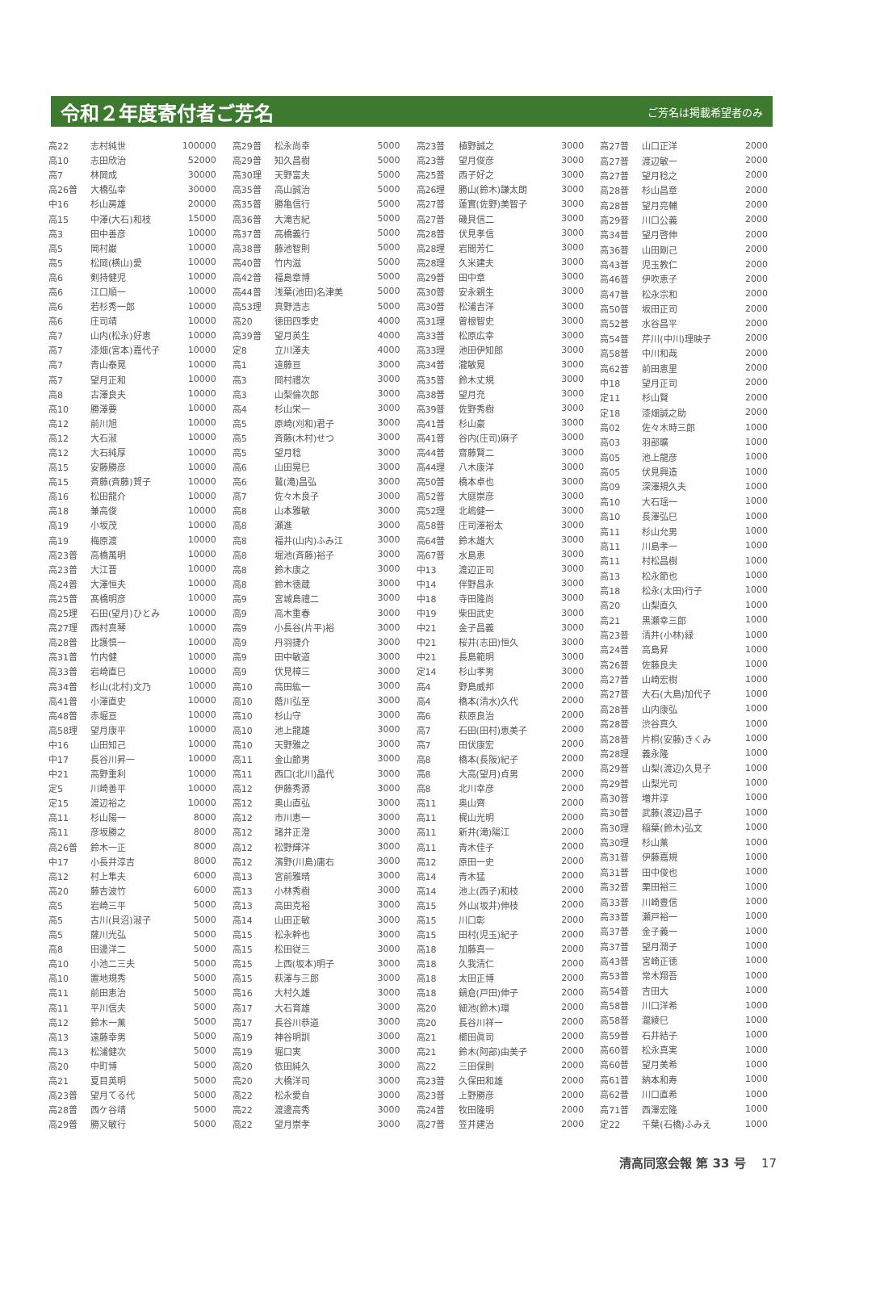令和２年度寄付者ご芳名
ご芳名は掲載希望者のみ
| 高22 | 志村純世 | 100000 |
| 高10 | 志田欣治 | 52000 |
| 高7 | 林岡成 | 30000 |
| 高26普 | 大橋弘幸 | 30000 |
| 中16 | 杉山房雄 | 20000 |
| 高15 | 中澤(大石)和枝 | 15000 |
| 高3 | 田中善彦 | 10000 |
| 高5 | 岡村巌 | 10000 |
| 高5 | 松岡(横山)愛 | 10000 |
| 高6 | 剣持健児 | 10000 |
| 高6 | 江口順一 | 10000 |
| 高6 | 若杉秀一郎 | 10000 |
| 高6 | 庄司靖 | 10000 |
| 高7 | 山内(松永)好恵 | 10000 |
| 高7 | 漆畑(宮本)嘉代子 | 10000 |
| 高7 | 青山泰晃 | 10000 |
| 高7 | 望月正和 | 10000 |
| 高8 | 古澤良夫 | 10000 |
| 高10 | 勝澤要 | 10000 |
| 高12 | 前川旭 | 10000 |
| 高12 | 大石淑 | 10000 |
| 高12 | 大石純厚 | 10000 |
| 高15 | 安藤勝彦 | 10000 |
| 高15 | 斉藤(斉藤)賀子 | 10000 |
| 高16 | 松田龍介 | 10000 |
| 高18 | 兼高俊 | 10000 |
| 高19 | 小坂茂 | 10000 |
| 高19 | 梅原渡 | 10000 |
| 高23普 | 高橋萬明 | 10000 |
| 高23普 | 大江晋 | 10000 |
| 高24普 | 大澤恒夫 | 10000 |
| 高25普 | 髙橋明彦 | 10000 |
| 高25理 | 石田(望月)ひとみ | 10000 |
| 高27理 | 西村真琴 | 10000 |
| 高28普 | 比護慎一 | 10000 |
| 高31普 | 竹内健 | 10000 |
| 高33普 | 岩崎直巳 | 10000 |
| 高34普 | 杉山(北村)文乃 | 10000 |
| 高41普 | 小澤直史 | 10000 |
| 高48普 | 赤堀亘 | 10000 |
| 高58理 | 望月康平 | 10000 |
| 中16 | 山田知己 | 10000 |
| 中17 | 長谷川昇一 | 10000 |
| 中21 | 高野重利 | 10000 |
| 定5 | 川崎善平 | 10000 |
| 定15 | 渡辺裕之 | 10000 |
| 高11 | 杉山陽一 | 8000 |
| 高11 | 彦坂勝之 | 8000 |
| 高26普 | 鈴木一正 | 8000 |
| 中17 | 小長井淳吉 | 8000 |
| 高12 | 村上隼夫 | 6000 |
| 高20 | 藤吉波竹 | 6000 |
| 高5 | 岩崎三平 | 5000 |
| 高5 | 古川(貝沼)淑子 | 5000 |
| 高5 | 薩川光弘 | 5000 |
| 高8 | 田邊洋二 | 5000 |
| 高10 | 小池二三夫 | 5000 |
| 高10 | 置地規秀 | 5000 |
| 高11 | 前田恵治 | 5000 |
| 高11 | 平川信夫 | 5000 |
| 高12 | 鈴木一薫 | 5000 |
| 高13 | 遠藤幸男 | 5000 |
| 高13 | 松浦健次 | 5000 |
| 高20 | 中町博 | 5000 |
| 高21 | 夏目英明 | 5000 |
| 高23普 | 望月てる代 | 5000 |
| 高28普 | 西ケ谷靖 | 5000 |
| 高29普 | 勝又敏行 | 5000 |
| 高29普 | 松永尚幸 | 5000 |
| 高29普 | 知久昌樹 | 5000 |
| 高30理 | 天野富夫 | 5000 |
| 高35普 | 高山誠治 | 5000 |
| 高35普 | 勝亀信行 | 5000 |
| 高36普 | 大滝吉紀 | 5000 |
| 高37普 | 高橋義行 | 5000 |
| 高38普 | 藤池智則 | 5000 |
| 高40普 | 竹内滋 | 5000 |
| 高42普 | 福島章博 | 5000 |
| 高44普 | 浅葉(池田)名津美 | 5000 |
| 高53理 | 真野浩志 | 5000 |
| 高20 | 徳田四季史 | 4000 |
| 高39普 | 望月英生 | 4000 |
| 定8 | 立川澤夫 | 4000 |
| 高1 | 遠藤亘 | 3000 |
| 高3 | 岡村禮次 | 3000 |
| 高3 | 山梨倫次郎 | 3000 |
| 高4 | 杉山栄一 | 3000 |
| 高5 | 原崎(刈和)君子 | 3000 |
| 高5 | 斉藤(木村)せつ | 3000 |
| 高5 | 望月稔 | 3000 |
| 高6 | 山田晃巳 | 3000 |
| 高6 | 鷲(滝)昌弘 | 3000 |
| 高7 | 佐々木良子 | 3000 |
| 高8 | 山本雅敏 | 3000 |
| 高8 | 瀬進 | 3000 |
| 高8 | 福井(山内)ふみ江 | 3000 |
| 高8 | 堀池(斉藤)裕子 | 3000 |
| 高8 | 鈴木康之 | 3000 |
| 高8 | 鈴木徳蔵 | 3000 |
| 高9 | 宮城島禮二 | 3000 |
| 高9 | 高木重春 | 3000 |
| 高9 | 小長谷(片平)裕 | 3000 |
| 高9 | 丹羽捷介 | 3000 |
| 高9 | 田中敏道 | 3000 |
| 高9 | 伏見樟三 | 3000 |
| 高10 | 高田紘一 | 3000 |
| 高10 | 蔭川弘至 | 3000 |
| 高10 | 杉山守 | 3000 |
| 高10 | 池上龍雄 | 3000 |
| 高10 | 天野雅之 | 3000 |
| 高11 | 金山節男 | 3000 |
| 高11 | 西口(北川)晶代 | 3000 |
| 高12 | 伊藤秀源 | 3000 |
| 高12 | 奥山直弘 | 3000 |
| 高12 | 市川恵一 | 3000 |
| 高12 | 諸井正澄 | 3000 |
| 高12 | 松野輝洋 | 3000 |
| 高12 | 濱野(川島)庸右 | 3000 |
| 高13 | 宮前雅晴 | 3000 |
| 高13 | 小林秀樹 | 3000 |
| 高13 | 高田克裕 | 3000 |
| 高14 | 山田正敏 | 3000 |
| 高15 | 松永幹也 | 3000 |
| 高15 | 松田従三 | 3000 |
| 高15 | 上西(坂本)明子 | 3000 |
| 高15 | 萩澤与三郎 | 3000 |
| 高16 | 大村久雄 | 3000 |
| 高17 | 大石育雄 | 3000 |
| 高17 | 長谷川恭道 | 3000 |
| 高19 | 神谷明訓 | 3000 |
| 高19 | 堀口実 | 3000 |
| 高20 | 依田純久 | 3000 |
| 高20 | 大橋洋司 | 3000 |
| 高22 | 松永愛自 | 3000 |
| 高22 | 渡邊高秀 | 3000 |
| 高22 | 望月崇孝 | 3000 |
| 高23普 | 植野誠之 | 3000 |
| 高23普 | 望月俊彦 | 3000 |
| 高25普 | 西子好之 | 3000 |
| 高26理 | 勝山(鈴木)謙太朗 | 3000 |
| 高27普 | 蓮實(佐野)美智子 | 3000 |
| 高27普 | 磯貝信二 | 3000 |
| 高28普 | 伏見孝信 | 3000 |
| 高28理 | 岩間芳仁 | 3000 |
| 高28理 | 久米建夫 | 3000 |
| 高29普 | 田中章 | 3000 |
| 高30普 | 安永親生 | 3000 |
| 高30普 | 松浦吉洋 | 3000 |
| 高31理 | 曽根智史 | 3000 |
| 高33普 | 松原広幸 | 3000 |
| 高33理 | 池田伊知郎 | 3000 |
| 高34普 | 瀧敏晃 | 3000 |
| 高35普 | 鈴木丈規 | 3000 |
| 高38普 | 望月充 | 3000 |
| 高39普 | 佐野秀樹 | 3000 |
| 高41普 | 杉山豪 | 3000 |
| 高41普 | 谷内(庄司)麻子 | 3000 |
| 高44普 | 齋藤賢二 | 3000 |
| 高44理 | 八木康洋 | 3000 |
| 高50普 | 橋本卓也 | 3000 |
| 高52普 | 大庭崇彦 | 3000 |
| 高52理 | 北嶋健一 | 3000 |
| 高58普 | 庄司澤裕太 | 3000 |
| 高64普 | 鈴木雄大 | 3000 |
| 高67普 | 水島恵 | 3000 |
| 中13 | 渡辺正司 | 3000 |
| 中14 | 伴野昌永 | 3000 |
| 中18 | 寺田隆尚 | 3000 |
| 中19 | 柴田武史 | 3000 |
| 中21 | 金子昌義 | 3000 |
| 中21 | 桜井(志田)恒久 | 3000 |
| 中21 | 長島範明 | 3000 |
| 定14 | 杉山孝男 | 3000 |
| 高4 | 野島威邦 | 2000 |
| 高4 | 橋本(清水)久代 | 2000 |
| 高6 | 萩原良治 | 2000 |
| 高7 | 石田(田村)恵美子 | 2000 |
| 高7 | 田伏康宏 | 2000 |
| 高8 | 橋本(長阪)紀子 | 2000 |
| 高8 | 大高(望月)貞男 | 2000 |
| 高8 | 北川幸彦 | 2000 |
| 高11 | 奥山齊 | 2000 |
| 高11 | 梶山光明 | 2000 |
| 高11 | 新井(滝)陽江 | 2000 |
| 高11 | 青木佳子 | 2000 |
| 高12 | 原田一史 | 2000 |
| 高14 | 青木猛 | 2000 |
| 高14 | 池上(西子)和枝 | 2000 |
| 高15 | 外山(坂井)伸枝 | 2000 |
| 高15 | 川口彰 | 2000 |
| 高15 | 田村(児玉)紀子 | 2000 |
| 高18 | 加藤真一 | 2000 |
| 高18 | 久我清仁 | 2000 |
| 高18 | 太田正博 | 2000 |
| 高18 | 鍋倉(戸田)伸子 | 2000 |
| 高20 | 細池(鈴木)環 | 2000 |
| 高20 | 長谷川祥一 | 2000 |
| 高21 | 櫛田眞司 | 2000 |
| 高21 | 鈴木(阿部)由美子 | 2000 |
| 高22 | 三田保則 | 2000 |
| 高23普 | 久保田和雄 | 2000 |
| 高23普 | 上野勝彦 | 2000 |
| 高24普 | 牧田隆明 | 2000 |
| 高27普 | 笠井建治 | 2000 |
| 高27普 | 山口正洋 | 2000 |
| 高27普 | 渡辺敏一 | 2000 |
| 高27普 | 望月稔之 | 2000 |
| 高28普 | 杉山昌章 | 2000 |
| 高28普 | 望月亮輔 | 2000 |
| 高29普 | 川口公義 | 2000 |
| 高34普 | 望月啓伸 | 2000 |
| 高36普 | 山田剛己 | 2000 |
| 高43普 | 児玉教仁 | 2000 |
| 高46普 | 伊吹恵子 | 2000 |
| 高47普 | 松永宗和 | 2000 |
| 高50普 | 坂田正司 | 2000 |
| 高52普 | 水谷昌平 | 2000 |
| 高54普 | 芹川(中川)理映子 | 2000 |
| 高58普 | 中川和哉 | 2000 |
| 高62普 | 前田恵里 | 2000 |
| 中18 | 望月正司 | 2000 |
| 定11 | 杉山賢 | 2000 |
| 定18 | 漆畑誠之助 | 2000 |
| 高02 | 佐々木時三郎 | 1000 |
| 高03 | 羽部曠 | 1000 |
| 高05 | 池上龍彦 | 1000 |
| 高05 | 伏見興造 | 1000 |
| 高09 | 深澤規久夫 | 1000 |
| 高10 | 大石瑶一 | 1000 |
| 高10 | 長澤弘巳 | 1000 |
| 高11 | 杉山允男 | 1000 |
| 高11 | 川島孝一 | 1000 |
| 高11 | 村松昌樹 | 1000 |
| 高13 | 松永節也 | 1000 |
| 高18 | 松永(太田)行子 | 1000 |
| 高20 | 山梨直久 | 1000 |
| 高21 | 黒瀬幸三郎 | 1000 |
| 高23普 | 清井(小林)緑 | 1000 |
| 高24普 | 高島昇 | 1000 |
| 高26普 | 佐藤良夫 | 1000 |
| 高27普 | 山崎宏樹 | 1000 |
| 高27普 | 大石(大島)加代子 | 1000 |
| 高28普 | 山内康弘 | 1000 |
| 高28普 | 渋谷真久 | 1000 |
| 高28普 | 片桐(安藤)きくみ | 1000 |
| 高28理 | 義永隆 | 1000 |
| 高29普 | 山梨(渡辺)久見子 | 1000 |
| 高29普 | 山梨光司 | 1000 |
| 高30普 | 増井淳 | 1000 |
| 高30普 | 武藤(渡辺)昌子 | 1000 |
| 高30理 | 稲葉(鈴木)弘文 | 1000 |
| 高30理 | 杉山薫 | 1000 |
| 高31普 | 伊藤嘉規 | 1000 |
| 高31普 | 田中俊也 | 1000 |
| 高32普 | 栗田裕三 | 1000 |
| 高33普 | 川崎豊信 | 1000 |
| 高33普 | 瀬戸裕一 | 1000 |
| 高37普 | 金子義一 | 1000 |
| 高37普 | 望月潤子 | 1000 |
| 高43普 | 宮崎正徳 | 1000 |
| 高53普 | 常木翔吾 | 1000 |
| 高54普 | 吉田大 | 1000 |
| 高58普 | 川口洋希 | 1000 |
| 高58普 | 瀧綾巳 | 1000 |
| 高59普 | 石井結子 | 1000 |
| 高60普 | 松永真実 | 1000 |
| 高60普 | 望月美希 | 1000 |
| 高61普 | 納本和寿 | 1000 |
| 高62普 | 川口直希 | 1000 |
| 高71普 | 西澤宏隆 | 1000 |
| 定22 | 千葉(石橋)ふみえ | 1000 |
清高同窓会報 第 33 号 17